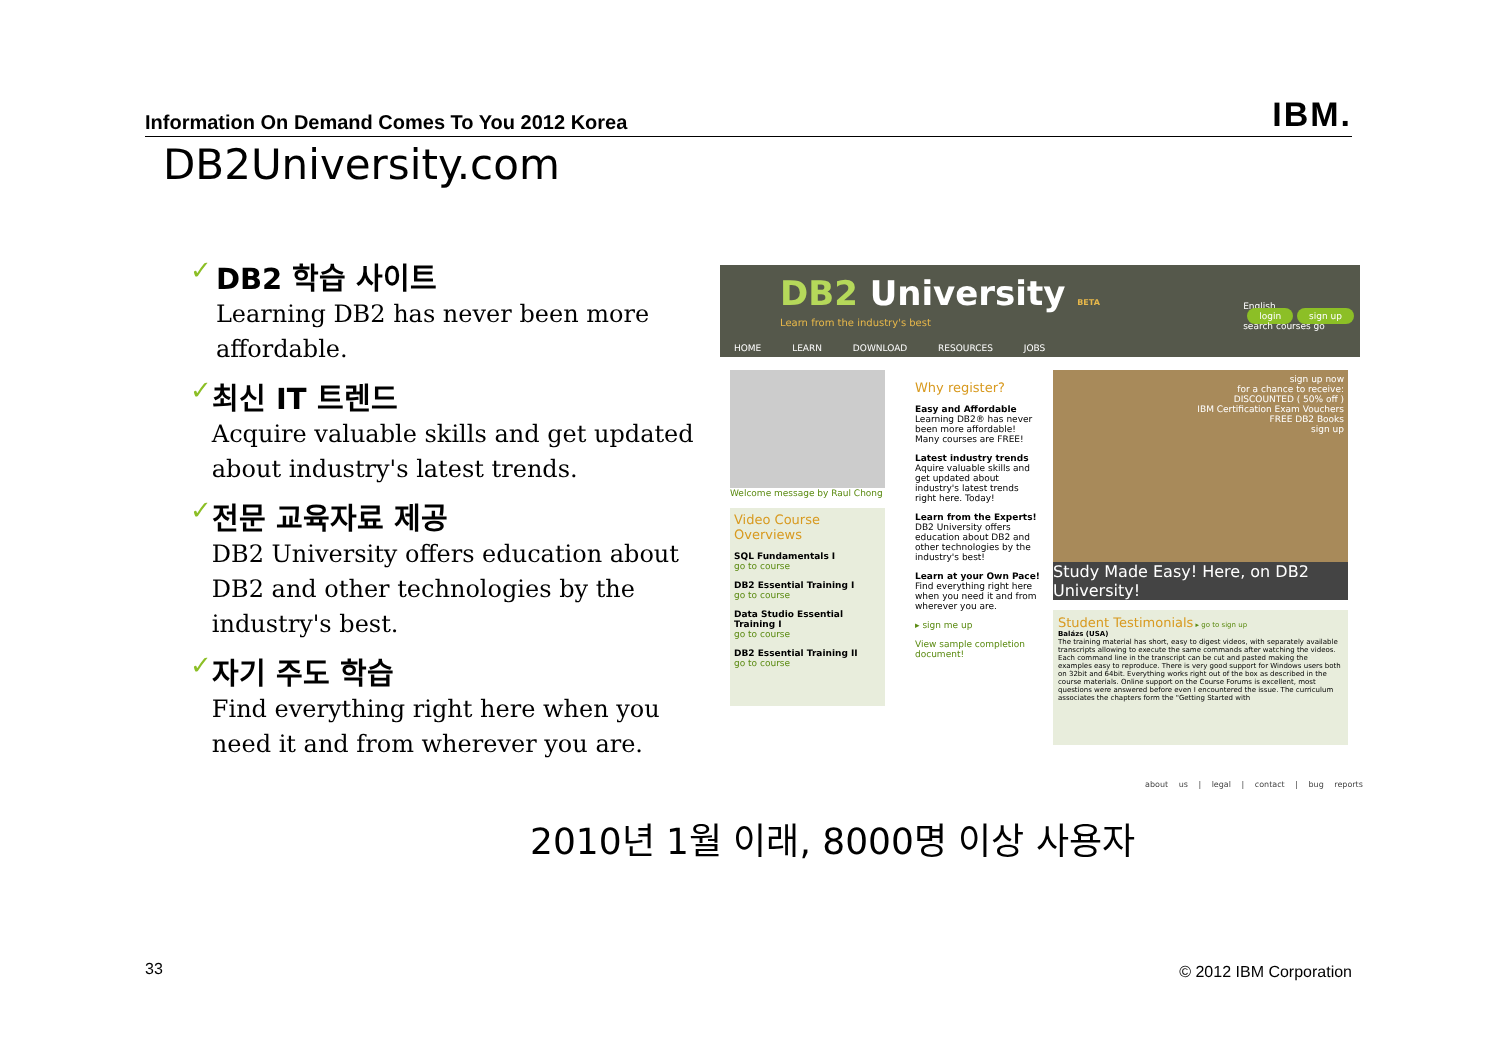Information On Demand Comes To You 2012 Korea IBM.
DB2University.com
✓ DB2 학습 사이트
Learning DB2 has never been more affordable.
✓ 최신 IT 트렌드
Acquire valuable skills and get updated about industry's latest trends.
✓ 전문 교육자료 제공
DB2 University offers education about DB2 and other technologies by the industry's best.
✓ 자기 주도 학습
Find everything right here when you need it and from wherever you are.
DB2 University BETA
Learn from the industry's best
English
login sign up
search courses go
HOME LEARN DOWNLOAD RESOURCES JOBS
Welcome message by Raul Chong
Video Course Overviews
SQL Fundamentals I
go to course
DB2 Essential Training I
go to course
Data Studio Essential Training I
go to course
DB2 Essential Training II
go to course
Why register?
Easy and Affordable
Learning DB2® has never been more affordable! Many courses are FREE!
Latest industry trends
Aquire valuable skills and get updated about industry's latest trends right here. Today!
Learn from the Experts!
DB2 University offers education about DB2 and other technologies by the industry's best!
Learn at your Own Pace!
Find everything right here when you need it and from wherever you are.
▸ sign me up
View sample completion document!
sign up now
for a chance to receive:
DISCOUNTED ( 50% off )
IBM Certification Exam Vouchers
FREE DB2 Books
sign up
Study Made Easy! Here, on DB2 University!
Student Testimonials ▸ go to sign up
Balázs (USA)
The training material has short, easy to digest videos, with separately available transcripts allowing to execute the same commands after watching the videos. Each command line in the transcript can be cut and pasted making the examples easy to reproduce. There is very good support for Windows users both on 32bit and 64bit. Everything works right out of the box as described in the course materials. Online support on the Course Forums is excellent, most questions were answered before even I encountered the issue. The curriculum associates the chapters form the "Getting Started with
about us | legal | contact | bug reports
2010년 1월 이래, 8000명 이상 사용자
33 © 2012 IBM Corporation